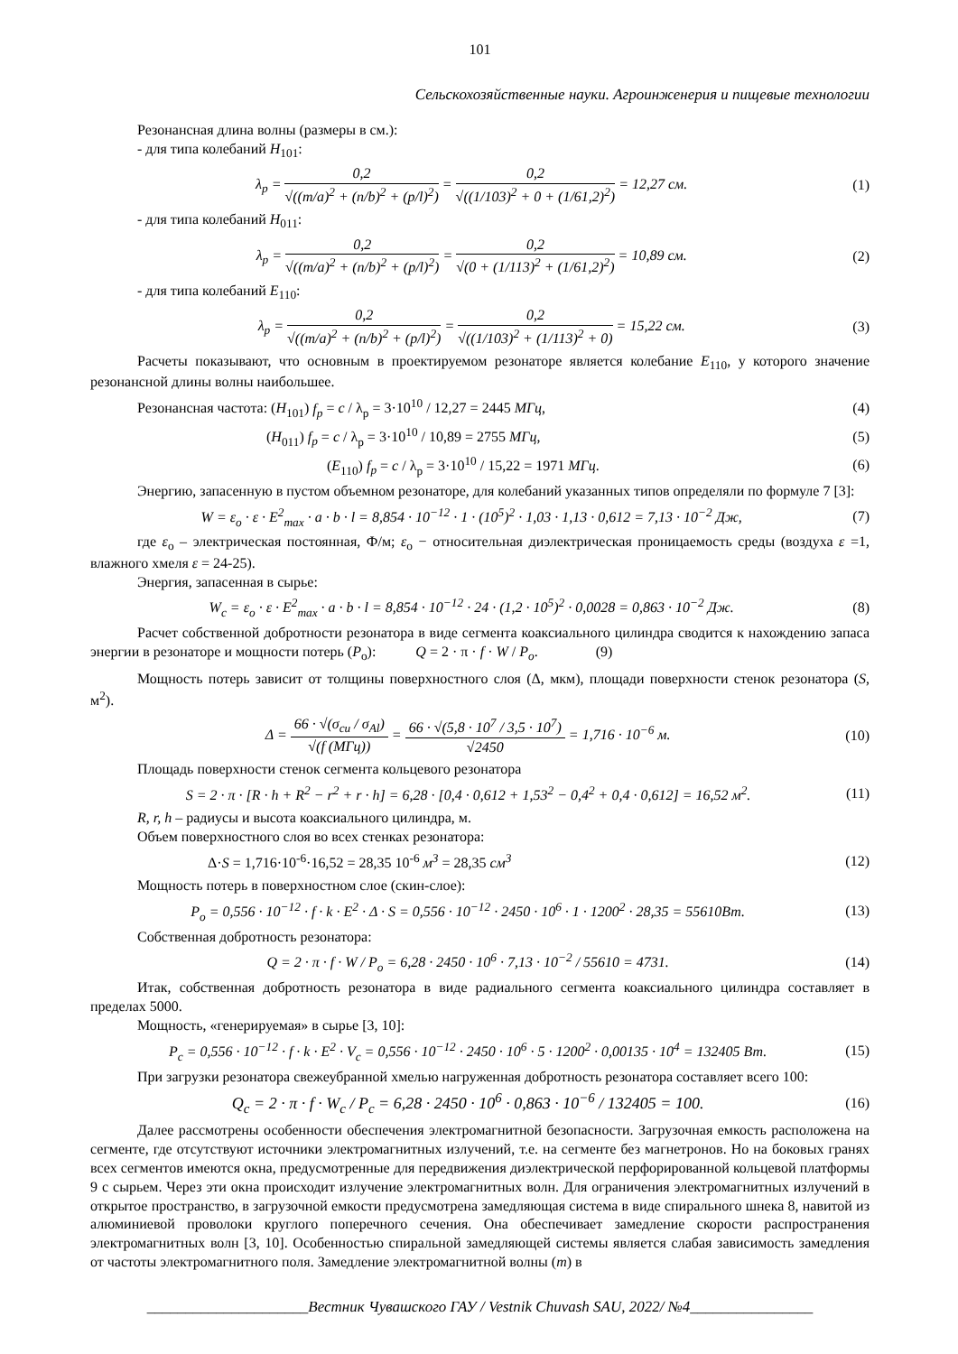101
Сельскохозяйственные науки. Агроинженерия и пищевые технологии
Резонансная длина волны (размеры в см.):
- для типа колебаний H<sub>101</sub>:
λ<sub>p</sub> = 0,2 √((m/a)<sup>2</sup> + (n/b)<sup>2</sup> + (p/l)<sup>2</sup>) = 0,2 √((1/103)<sup>2</sup> + 0 + (1/61,2)<sup>2</sup>) = 12,27 см.
(1)
- для типа колебаний H<sub>011</sub>:
λ<sub>p</sub> = 0,2 √((m/a)<sup>2</sup> + (n/b)<sup>2</sup> + (p/l)<sup>2</sup>) = 0,2 √(0 + (1/113)<sup>2</sup> + (1/61,2)<sup>2</sup>) = 10,89 см.
(2)
- для типа колебаний E<sub>110</sub>:
λ<sub>p</sub> = 0,2 √((m/a)<sup>2</sup> + (n/b)<sup>2</sup> + (p/l)<sup>2</sup>) = 0,2 √((1/103)<sup>2</sup> + (1/113)<sup>2</sup> + 0) = 15,22 см.
(3)
Расчеты показывают, что основным в проектируемом резонаторе является колебание E<sub>110</sub>, у которого значение резонансной длины волны наибольшее.
Резонансная частота: (H<sub>101</sub>) f<sub>p</sub> = c / λ<sub>p</sub> = 3·10<sup>10</sup> / 12,27 = 2445 МГц,
(4)
(H<sub>011</sub>) f<sub>p</sub> = c / λ<sub>p</sub> = 3·10<sup>10</sup> / 10,89 = 2755 МГц,
(5)
(E<sub>110</sub>) f<sub>p</sub> = c / λ<sub>p</sub> = 3·10<sup>10</sup> / 15,22 = 1971 МГц.
(6)
Энергию, запасенную в пустом объемном резонаторе, для колебаний указанных типов определяли по формуле 7 [3]:
W = ε<sub>o</sub> · ε · E<sup>2</sup><sub>max</sub> · a · b · l = 8,854 · 10<sup>−12</sup> · 1 · (10<sup>5</sup>)<sup>2</sup> · 1,03 · 1,13 · 0,612 = 7,13 · 10<sup>−2</sup> Дж,
(7)
где ε<sub>о</sub> – электрическая постоянная, Ф/м; ε<sub>о</sub> − относительная диэлектрическая проницаемость среды (воздуха ε =1, влажного хмеля ε = 24-25).
Энергия, запасенная в сырье:
W<sub>c</sub> = ε<sub>o</sub> · ε · E<sup>2</sup><sub>max</sub> · a · b · l = 8,854 · 10<sup>−12</sup> · 24 · (1,2 · 10<sup>5</sup>)<sup>2</sup> · 0,0028 = 0,863 · 10<sup>−2</sup> Дж.
(8)
Расчет собственной добротности резонатора в виде сегмента коаксиального цилиндра сводится к нахождению запаса энергии в резонаторе и мощности потерь (P<sub>о</sub>): Q = 2 · π · f · W / P<sub>o</sub>. (9)
Мощность потерь зависит от толщины поверхностного слоя (Δ, мкм), площади поверхности стенок резонатора (S, м<sup>2</sup>).
Δ = 66 · √(σ<sub>cu</sub> / σ<sub>Al</sub>) √(f (МГц)) = 66 · √(5,8 · 10<sup>7</sup> / 3,5 · 10<sup>7</sup>) √2450 = 1,716 · 10<sup>−6</sup> м.
(10)
Площадь поверхности стенок сегмента кольцевого резонатора
S = 2 · π · [R · h + R<sup>2</sup> − r<sup>2</sup> + r · h] = 6,28 · [0,4 · 0,612 + 1,53<sup>2</sup> − 0,4<sup>2</sup> + 0,4 · 0,612] = 16,52 м<sup>2</sup>.
(11)
R, r, h – радиусы и высота коаксиального цилиндра, м.
Объем поверхностного слоя во всех стенках резонатора:
Δ·S = 1,716·10<sup>-6</sup>·16,52 = 28,35 10<sup>-6</sup> м<sup>3</sup> = 28,35 см<sup>3</sup>
(12)
Мощность потерь в поверхностном слое (скин-слое):
P<sub>o</sub> = 0,556 · 10<sup>−12</sup> · f · k · E<sup>2</sup> · Δ · S = 0,556 · 10<sup>−12</sup> · 2450 · 10<sup>6</sup> · 1 · 1200<sup>2</sup> · 28,35 = 55610Вт.
(13)
Собственная добротность резонатора:
Q = 2 · π · f · W / P<sub>o</sub> = 6,28 · 2450 · 10<sup>6</sup> · 7,13 · 10<sup>−2</sup> / 55610 = 4731.
(14)
Итак, собственная добротность резонатора в виде радиального сегмента коаксиального цилиндра составляет в пределах 5000.
Мощность, «генерируемая» в сырье [3, 10]:
P<sub>c</sub> = 0,556 · 10<sup>−12</sup> · f · k · E<sup>2</sup> · V<sub>c</sub> = 0,556 · 10<sup>−12</sup> · 2450 · 10<sup>6</sup> · 5 · 1200<sup>2</sup> · 0,00135 · 10<sup>4</sup> = 132405 Вт.
(15)
При загрузки резонатора свежеубранной хмелью нагруженная добротность резонатора составляет всего 100:
Q<sub>c</sub> = 2 · π · f · W<sub>c</sub> / P<sub>c</sub> = 6,28 · 2450 · 10<sup>6</sup> · 0,863 · 10<sup>−6</sup> / 132405 = 100.
(16)
Далее рассмотрены особенности обеспечения электромагнитной безопасности. Загрузочная емкость расположена на сегменте, где отсутствуют источники электромагнитных излучений, т.е. на сегменте без магнетронов. Но на боковых гранях всех сегментов имеются окна, предусмотренные для передвижения диэлектрической перфорированной кольцевой платформы 9 с сырьем. Через эти окна происходит излучение электромагнитных волн. Для ограничения электромагнитных излучений в открытое пространство, в загрузочной емкости предусмотрена замедляющая система в виде спирального шнека 8, навитой из алюминиевой проволоки круглого поперечного сечения. Она обеспечивает замедление скорости распространения электромагнитных волн [3, 10]. Особенностью спиральной замедляющей системы является слабая зависимость замедления от частоты электромагнитного поля. Замедление электромагнитной волны (m) в
_____________________Вестник Чувашского ГАУ / Vestnik Chuvash SAU, 2022/ №4________________